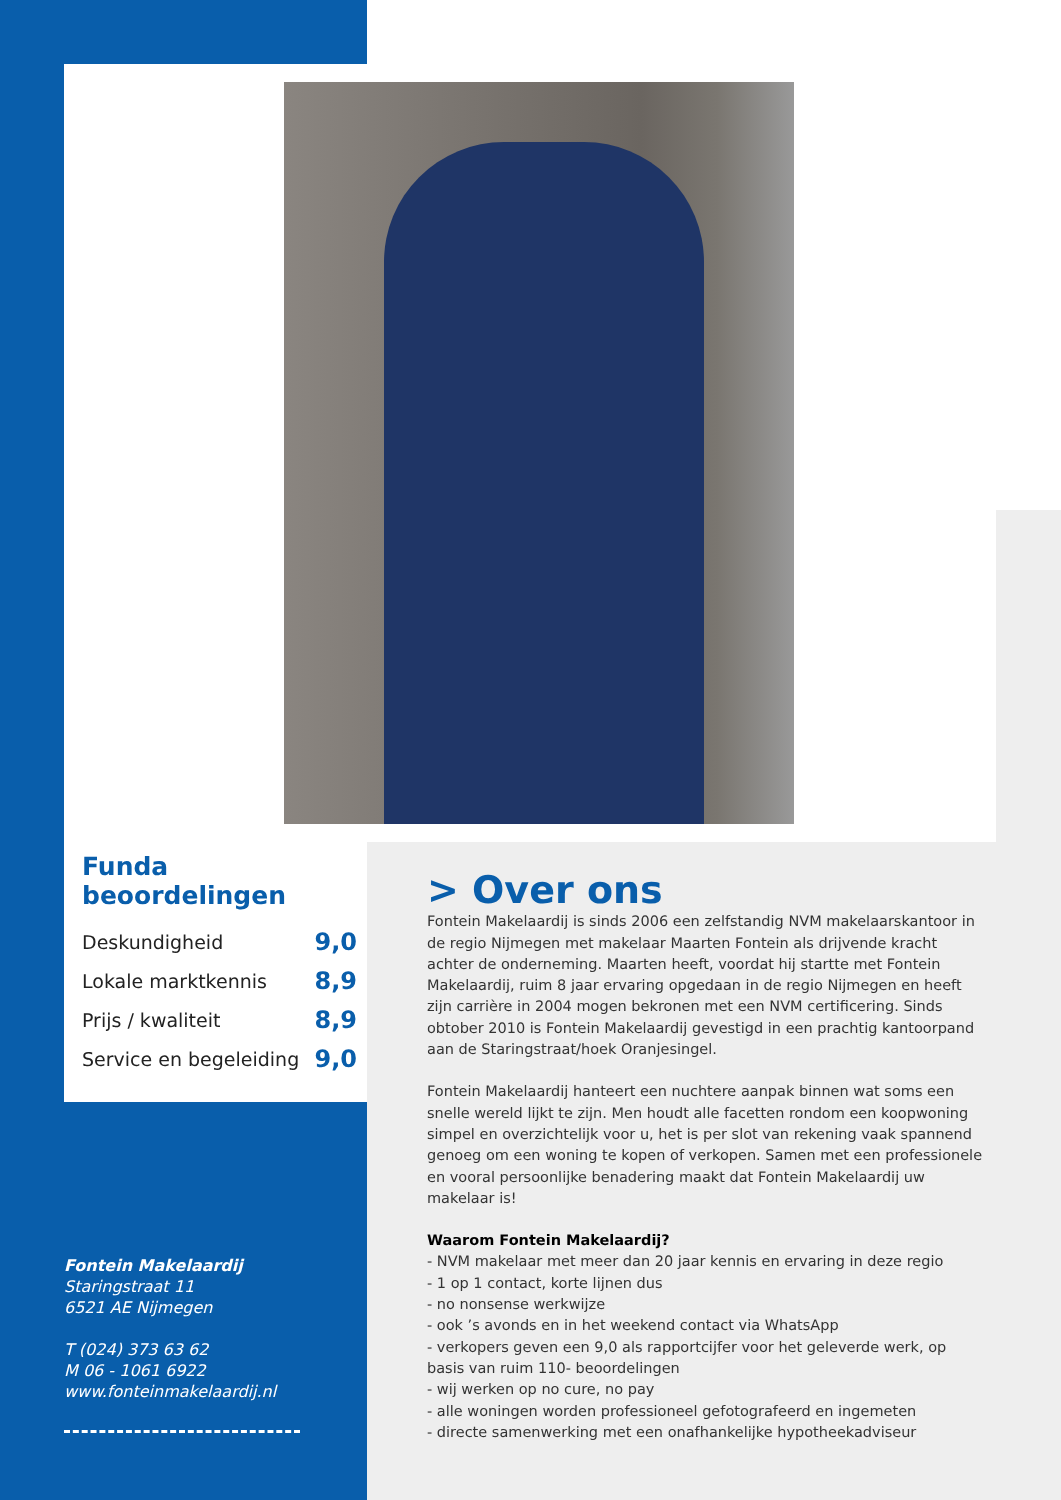Funda beoordelingen
Deskundigheid 9,0
Lokale marktkennis 8,9
Prijs / kwaliteit 8,9
Service en begeleiding 9,0
Fontein Makelaardij
Staringstraat 11
6521 AE Nijmegen
T (024) 373 63 62
M 06 - 1061 6922
www.fonteinmakelaardij.nl
> Over ons
Fontein Makelaardij is sinds 2006 een zelfstandig NVM makelaarskantoor in de regio Nijmegen met makelaar Maarten Fontein als drijvende kracht achter de onderneming. Maarten heeft, voordat hij startte met Fontein Makelaardij, ruim 8 jaar ervaring opgedaan in de regio Nijmegen en heeft zijn carrière in 2004 mogen bekronen met een NVM certificering. Sinds obtober 2010 is Fontein Makelaardij gevestigd in een prachtig kantoorpand aan de Staringstraat/hoek Oranjesingel.
Fontein Makelaardij hanteert een nuchtere aanpak binnen wat soms een snelle wereld lijkt te zijn. Men houdt alle facetten rondom een koopwoning simpel en overzichtelijk voor u, het is per slot van rekening vaak spannend genoeg om een woning te kopen of verkopen. Samen met een professionele en vooral persoonlijke benadering maakt dat Fontein Makelaardij uw makelaar is!
Waarom Fontein Makelaardij?
- NVM makelaar met meer dan 20 jaar kennis en ervaring in deze regio
- 1 op 1 contact, korte lijnen dus
- no nonsense werkwijze
- ook ’s avonds en in het weekend contact via WhatsApp
- verkopers geven een 9,0 als rapportcijfer voor het geleverde werk, op basis van ruim 110- beoordelingen
- wij werken op no cure, no pay
- alle woningen worden professioneel gefotografeerd en ingemeten
- directe samenwerking met een onafhankelijke hypotheekadviseur